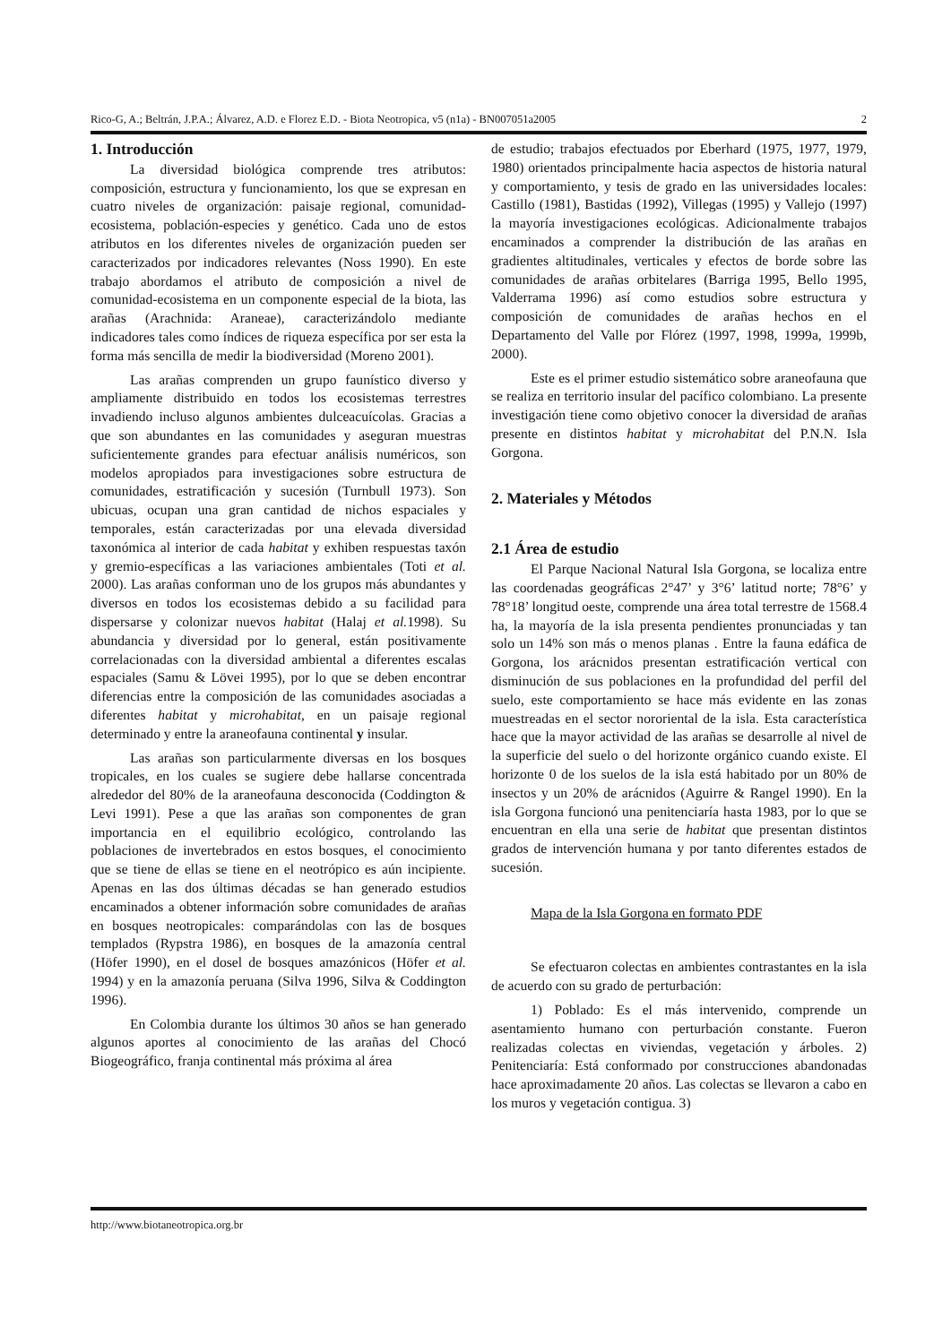Rico-G, A.; Beltrán, J.P.A.; Álvarez, A.D. e Florez E.D. - Biota Neotropica, v5 (n1a) - BN007051a2005 2
1. Introducción
La diversidad biológica comprende tres atributos: composición, estructura y funcionamiento, los que se expresan en cuatro niveles de organización: paisaje regional, comunidad-ecosistema, población-especies y genético. Cada uno de estos atributos en los diferentes niveles de organización pueden ser caracterizados por indicadores relevantes (Noss 1990). En este trabajo abordamos el atributo de composición a nivel de comunidad-ecosistema en un componente especial de la biota, las arañas (Arachnida: Araneae), caracterizándolo mediante indicadores tales como índices de riqueza específica por ser esta la forma más sencilla de medir la biodiversidad (Moreno 2001).
Las arañas comprenden un grupo faunístico diverso y ampliamente distribuido en todos los ecosistemas terrestres invadiendo incluso algunos ambientes dulceacuícolas. Gracias a que son abundantes en las comunidades y aseguran muestras suficientemente grandes para efectuar análisis numéricos, son modelos apropiados para investigaciones sobre estructura de comunidades, estratificación y sucesión (Turnbull 1973). Son ubicuas, ocupan una gran cantidad de nichos espaciales y temporales, están caracterizadas por una elevada diversidad taxonómica al interior de cada habitat y exhiben respuestas taxón y gremio-específicas a las variaciones ambientales (Toti et al. 2000). Las arañas conforman uno de los grupos más abundantes y diversos en todos los ecosistemas debido a su facilidad para dispersarse y colonizar nuevos habitat (Halaj et al. 1998). Su abundancia y diversidad por lo general, están positivamente correlacionadas con la diversidad ambiental a diferentes escalas espaciales (Samu & Lövei 1995), por lo que se deben encontrar diferencias entre la composición de las comunidades asociadas a diferentes habitat y microhabitat, en un paisaje regional determinado y entre la araneofauna continental y insular.
Las arañas son particularmente diversas en los bosques tropicales, en los cuales se sugiere debe hallarse concentrada alrededor del 80% de la araneofauna desconocida (Coddington & Levi 1991). Pese a que las arañas son componentes de gran importancia en el equilibrio ecológico, controlando las poblaciones de invertebrados en estos bosques, el conocimiento que se tiene de ellas se tiene en el neotrópico es aún incipiente. Apenas en las dos últimas décadas se han generado estudios encaminados a obtener información sobre comunidades de arañas en bosques neotropicales: comparándolas con las de bosques templados (Rypstra 1986), en bosques de la amazonía central (Höfer 1990), en el dosel de bosques amazónicos (Höfer et al. 1994) y en la amazonía peruana (Silva 1996, Silva & Coddington 1996).
En Colombia durante los últimos 30 años se han generado algunos aportes al conocimiento de las arañas del Chocó Biogeográfico, franja continental más próxima al área
de estudio; trabajos efectuados por Eberhard (1975, 1977, 1979, 1980) orientados principalmente hacia aspectos de historia natural y comportamiento, y tesis de grado en las universidades locales: Castillo (1981), Bastidas (1992), Villegas (1995) y Vallejo (1997) la mayoría investigaciones ecológicas. Adicionalmente trabajos encaminados a comprender la distribución de las arañas en gradientes altitudinales, verticales y efectos de borde sobre las comunidades de arañas orbitelares (Barriga 1995, Bello 1995, Valderrama 1996) así como estudios sobre estructura y composición de comunidades de arañas hechos en el Departamento del Valle por Flórez (1997, 1998, 1999a, 1999b, 2000).
Este es el primer estudio sistemático sobre araneofauna que se realiza en territorio insular del pacífico colombiano. La presente investigación tiene como objetivo conocer la diversidad de arañas presente en distintos habitat y microhabitat del P.N.N. Isla Gorgona.
2. Materiales y Métodos
2.1 Área de estudio
El Parque Nacional Natural Isla Gorgona, se localiza entre las coordenadas geográficas 2°47’ y 3°6’ latitud norte; 78°6’ y 78°18’ longitud oeste, comprende una área total terrestre de 1568.4 ha, la mayoría de la isla presenta pendientes pronunciadas y tan solo un 14% son más o menos planas . Entre la fauna edáfica de Gorgona, los arácnidos presentan estratificación vertical con disminución de sus poblaciones en la profundidad del perfil del suelo, este comportamiento se hace más evidente en las zonas muestreadas en el sector nororiental de la isla. Esta característica hace que la mayor actividad de las arañas se desarrolle al nivel de la superficie del suelo o del horizonte orgánico cuando existe. El horizonte 0 de los suelos de la isla está habitado por un 80% de insectos y un 20% de arácnidos (Aguirre & Rangel 1990). En la isla Gorgona funcionó una penitenciaría hasta 1983, por lo que se encuentran en ella una serie de habitat que presentan distintos grados de intervención humana y por tanto diferentes estados de sucesión.
Mapa de la Isla Gorgona en formato PDF
Se efectuaron colectas en ambientes contrastantes en la isla de acuerdo con su grado de perturbación:
1) Poblado: Es el más intervenido, comprende un asentamiento humano con perturbación constante. Fueron realizadas colectas en viviendas, vegetación y árboles. 2) Penitenciaría: Está conformado por construcciones abandonadas hace aproximadamente 20 años. Las colectas se llevaron a cabo en los muros y vegetación contigua. 3)
http://www.biotaneotropica.org.br